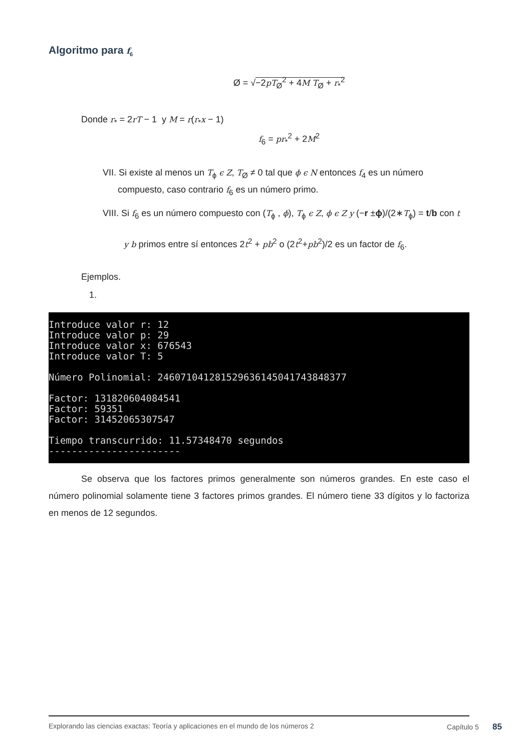Algoritmo para f<sub>6</sub>
Ø = √−2pT<sub>Ø</sub><sup>2</sup> + 4M T<sub>Ø</sub> + r<sub>*</sub><sup>2</sup>
Donde r<sub>*</sub> = 2rT − 1 y M = r(r<sub>*</sub>x − 1)
f<sub>6</sub> = pr<sub>*</sub><sup>2</sup> + 2M<sup>2</sup>
VII. Si existe al menos un T<sub>ϕ</sub> ϵ Z, T<sub>Ø</sub> ≠ 0 tal que ϕ ϵ N entonces f<sub>4</sub> es un número
compuesto, caso contrario f<sub>6</sub> es un número primo.
VIII. Si f<sub>6</sub> es un número compuesto con (T<sub>ϕ</sub> , ϕ), T<sub>ϕ</sub> ϵ Z, ϕ ϵ Z y (−r ±ϕ)/(2∗T<sub>ϕ</sub>) = t/b con t
y b primos entre sí entonces 2t<sup>2</sup> + pb<sup>2</sup> o (2t<sup>2</sup>+pb<sup>2</sup>)/2 es un factor de f<sub>6</sub>.
Ejemplos.
1.
Introduce valor r: 12 Introduce valor p: 29 Introduce valor x: 676543 Introduce valor T: 5 Número Polinomial: 246071041281529636145041743848377 Factor: 131820604084541 Factor: 59351 Factor: 31452065307547 Tiempo transcurrido: 11.57348470 segundos -----------------------
Se observa que los factores primos generalmente son números grandes. En este caso el número polinomial solamente tiene 3 factores primos grandes. El número tiene 33 dígitos y lo factoriza en menos de 12 segundos.
Explorando las ciencias exactas: Teoría y aplicaciones en el mundo de los números 2 Capítulo 5 85